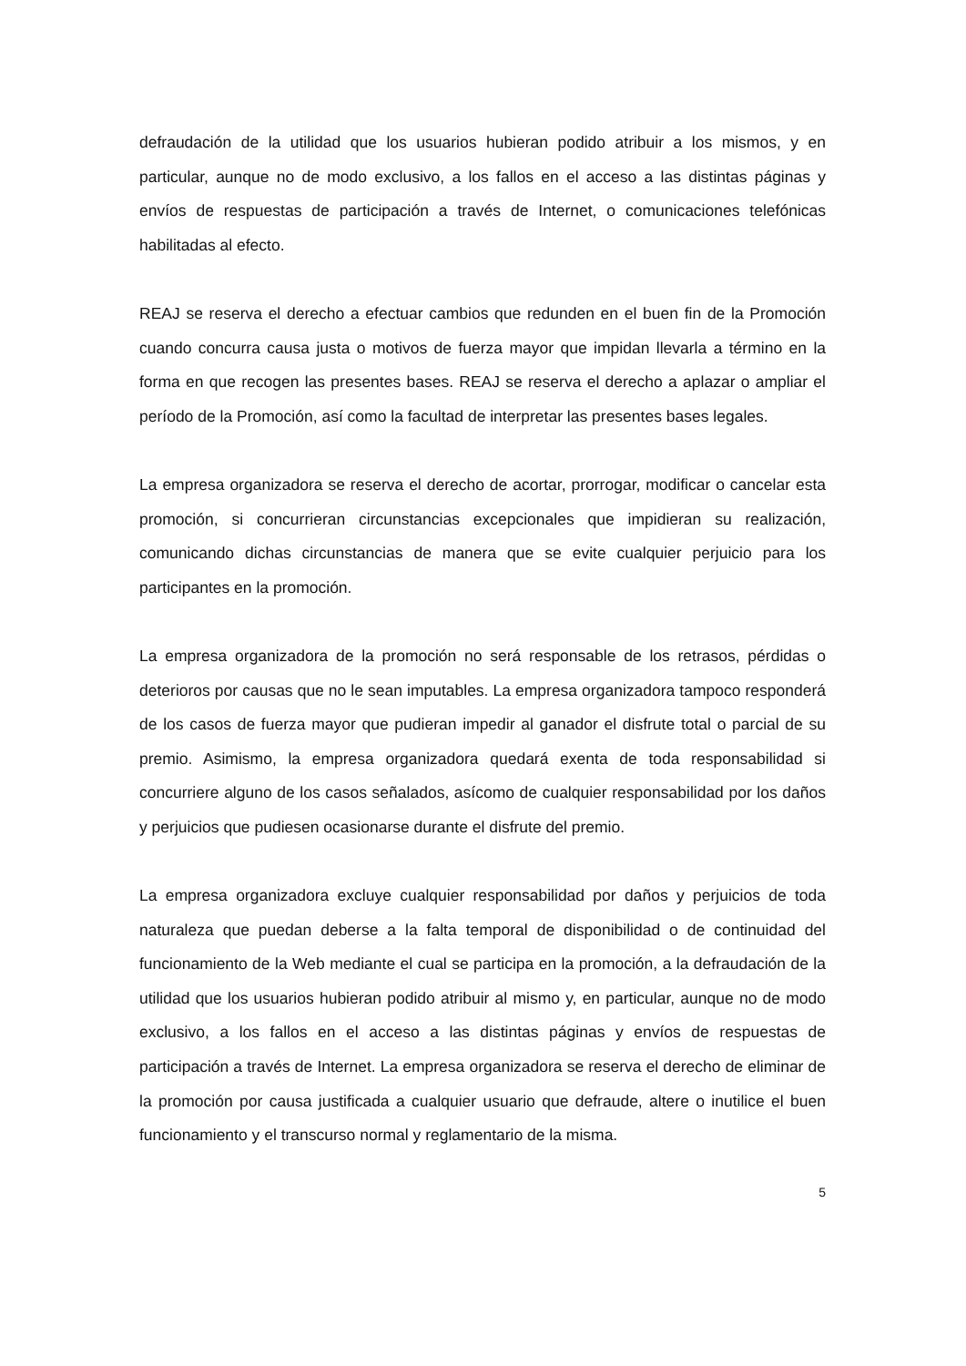defraudación de la utilidad que los usuarios hubieran podido atribuir a los mismos, y en particular, aunque no de modo exclusivo, a los fallos en el acceso a las distintas páginas y envíos de respuestas de participación a través de Internet, o comunicaciones telefónicas habilitadas al efecto.
REAJ se reserva el derecho a efectuar cambios que redunden en el buen fin de la Promoción cuando concurra causa justa o motivos de fuerza mayor que impidan llevarla a término en la forma en que recogen las presentes bases. REAJ se reserva el derecho a aplazar o ampliar el período de la Promoción, así como la facultad de interpretar las presentes bases legales.
La empresa organizadora se reserva el derecho de acortar, prorrogar, modificar o cancelar esta promoción, si concurrieran circunstancias excepcionales que impidieran su realización, comunicando dichas circunstancias de manera que se evite cualquier perjuicio para los participantes en la promoción.
La empresa organizadora de la promoción no será responsable de los retrasos, pérdidas o deterioros por causas que no le sean imputables. La empresa organizadora tampoco responderá de los casos de fuerza mayor que pudieran impedir al ganador el disfrute total o parcial de su premio. Asimismo, la empresa organizadora quedará exenta de toda responsabilidad si concurriere alguno de los casos señalados, asícomo de cualquier responsabilidad por los daños y perjuicios que pudiesen ocasionarse durante el disfrute del premio.
La empresa organizadora excluye cualquier responsabilidad por daños y perjuicios de toda naturaleza que puedan deberse a la falta temporal de disponibilidad o de continuidad del funcionamiento de la Web mediante el cual se participa en la promoción, a la defraudación de la utilidad que los usuarios hubieran podido atribuir al mismo y, en particular, aunque no de modo exclusivo, a los fallos en el acceso a las distintas páginas y envíos de respuestas de participación a través de Internet. La empresa organizadora se reserva el derecho de eliminar de la promoción por causa justificada a cualquier usuario que defraude, altere o inutilice el buen funcionamiento y el transcurso normal y reglamentario de la misma.
5